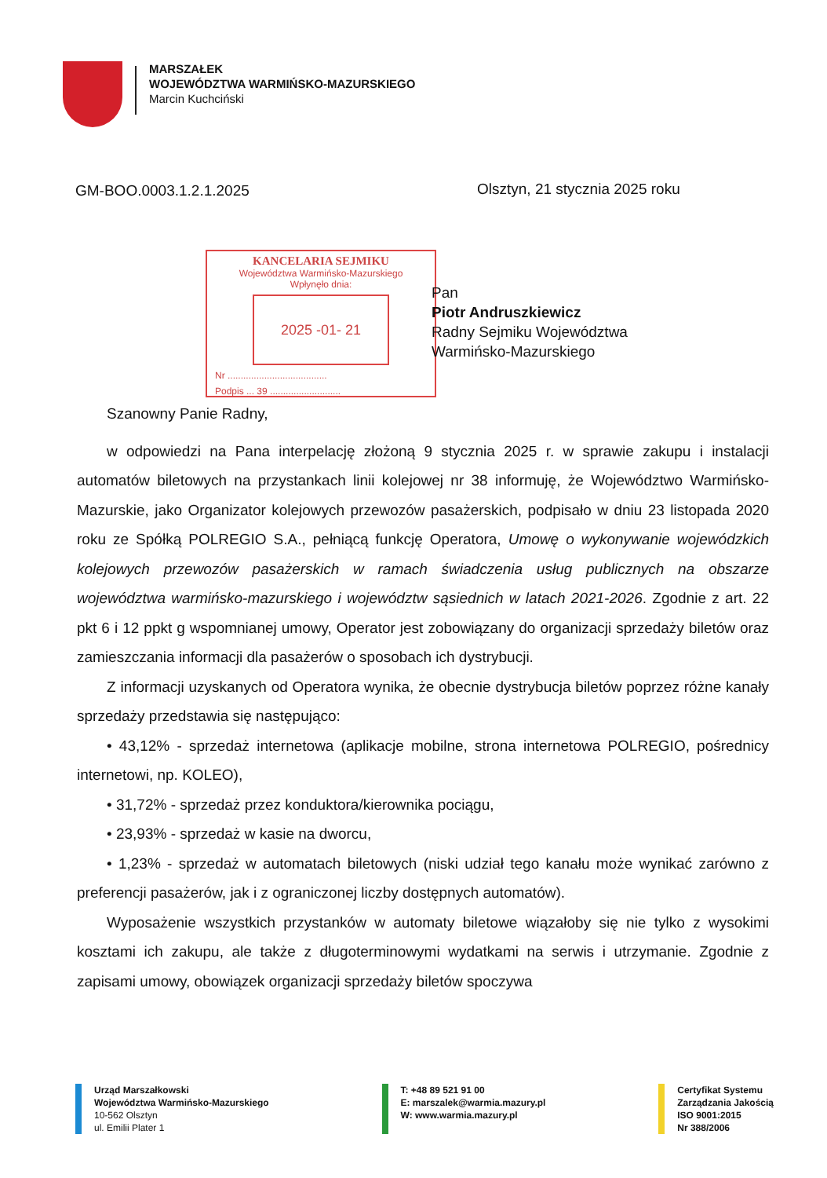MARSZAŁEK
WOJEWÓDZTWA WARMIŃSKO-MAZURSKIEGO
Marcin Kuchciński
GM-BOO.0003.1.2.1.2025 Olsztyn, 21 stycznia 2025 roku
KANCELARIA SEJMIKU
Województwa Warmińsko-Mazurskiego
Wpłynęło dnia:
2025 -01- 21
Nr ......................................
Podpis ... 39 ...........................
Pan
Piotr Andruszkiewicz
Radny Sejmiku Województwa
Warmińsko-Mazurskiego
Szanowny Panie Radny,
w odpowiedzi na Pana interpelację złożoną 9 stycznia 2025 r. w sprawie zakupu i instalacji automatów biletowych na przystankach linii kolejowej nr 38 informuję, że Województwo Warmińsko-Mazurskie, jako Organizator kolejowych przewozów pasażerskich, podpisało w dniu 23 listopada 2020 roku ze Spółką POLREGIO S.A., pełniącą funkcję Operatora, Umowę o wykonywanie wojewódzkich kolejowych przewozów pasażerskich w ramach świadczenia usług publicznych na obszarze województwa warmińsko-mazurskiego i województw sąsiednich w latach 2021-2026. Zgodnie z art. 22 pkt 6 i 12 ppkt g wspomnianej umowy, Operator jest zobowiązany do organizacji sprzedaży biletów oraz zamieszczania informacji dla pasażerów o sposobach ich dystrybucji.
Z informacji uzyskanych od Operatora wynika, że obecnie dystrybucja biletów poprzez różne kanały sprzedaży przedstawia się następująco:
• 43,12% - sprzedaż internetowa (aplikacje mobilne, strona internetowa POLREGIO, pośrednicy internetowi, np. KOLEO),
• 31,72% - sprzedaż przez konduktora/kierownika pociągu,
• 23,93% - sprzedaż w kasie na dworcu,
• 1,23% - sprzedaż w automatach biletowych (niski udział tego kanału może wynikać zarówno z preferencji pasażerów, jak i z ograniczonej liczby dostępnych automatów).
Wyposażenie wszystkich przystanków w automaty biletowe wiązałoby się nie tylko z wysokimi kosztami ich zakupu, ale także z długoterminowymi wydatkami na serwis i utrzymanie. Zgodnie z zapisami umowy, obowiązek organizacji sprzedaży biletów spoczywa
Urząd Marszałkowski
Województwa Warmińsko-Mazurskiego
10-562 Olsztyn
ul. Emilii Plater 1
T: +48 89 521 91 00
E: marszalek@warmia.mazury.pl
W: www.warmia.mazury.pl
Certyfikat Systemu
Zarządzania Jakością
ISO 9001:2015
Nr 388/2006